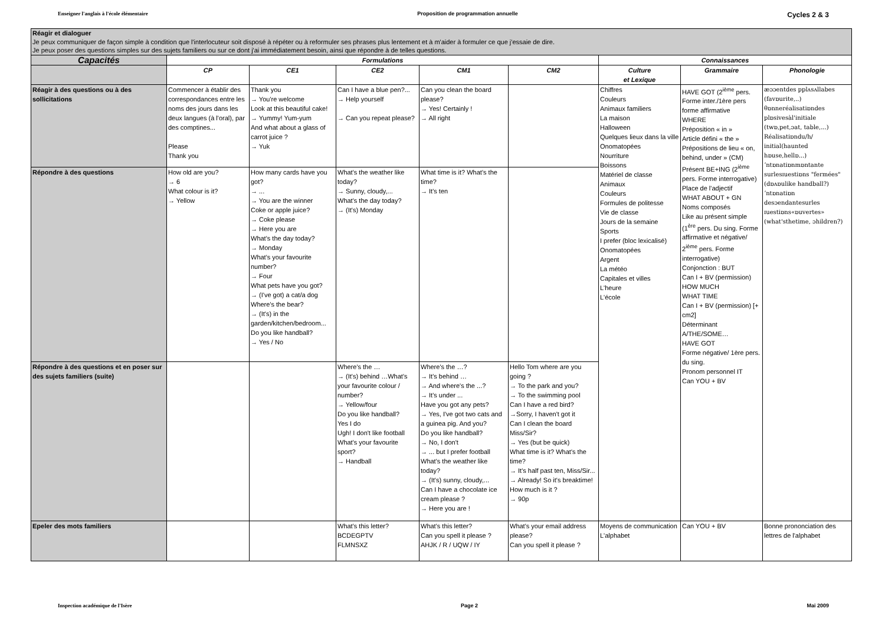Enseigner l'anglais à l'école élémentaire Proposition de programmation annuelle Cycles 2 & 3
| Réagir et dialoguer Je peux communiquer de façon simple à condition que l'interlocuteur soit disposé à répéter ou à reformuler ses phrases plus lentement et à m'aider à formuler ce que j'essaie de dire. Je peux poser des questions simples sur des sujets familiers ou sur ce dont j'ai immédiatement besoin, ainsi que répondre à de telles questions. | | | | | | | | |
| Capacités | Formulations | | | | | Connaissances | | |
| | CP | CE1 | CE2 | CM1 | CM2 | Culture et Lexique | Grammaire | Phonologie |
| Réagir à des questions ou à des sollicitations | Commencer à établir des correspondances entre les noms des jours dans les deux langues (à l'oral), par des comptines... Please Thank you | Thank you → You're welcome Look at this beautiful cake! → Yummy! Yum-yum And what about a glass of carrot juice ? → Yuk | Can I have a blue pen?... → Help yourself → Can you repeat please? | Can you clean the board please? → Yes! Certainly ! → All right | | Chiffres Couleurs Animaux familiers La maison Halloween Quelques lieux dans la ville Onomatopées Nourriture Boissons Matériel de classe Animaux Couleurs Formules de politesse Vie de classe Jours de la semaine Sports I prefer (bloc lexicalisé) Onomatopées Argent La météo Capitales et villes L'heure L'école | HAVE GOT (2<sup>ième</sup> pers. Forme inter./1ère pers forme affirmative WHERE Préposition « in » Article défini « the » Prépositions de lieu « on, behind, under » (CM) Présent BE+ING (2<sup>ième</sup> pers. Forme interrogative) Place de l'adjectif WHAT ABOUT + GN Noms composés Like au présent simple (1<sup>ère</sup> pers. Du sing. Forme affirmative et négative/ 2<sup>ième</sup> pers. Forme interrogative) Conjonction : BUT Can I + BV (permission) HOW MUCH WHAT TIME Can I + BV (permission) [+ cm2] Déterminant A/THE/SOME… HAVE GOT Forme négative/ 1ère pers. du sing. Pronom personnel IT Can YOU + BV | æɔɔentdes pplʌsʌllabes (favɒurite,..) θɒnneréalisatiɒndes plɒsivesàl'initiale (twɒ,pet,ɔat, table,...) Réalisatiɒndu/h/ initial(haunted hɒuse,hellɒ...) ʼntɒnatiɒnmɒntante surlesɪuestiɒns "fermées"(dɒʌɒulike handball?) ʼntɒnatiɒn desɔendantesurles ɪuestiɒns«ɒuvertes» (what'sthetime, ɔhildren?) |
| Répondre à des questions | How old are you? → 6 What colour is it? → Yellow | How many cards have you got? → ... → You are the winner Coke or apple juice? → Coke please → Here you are What's the day today? → Monday What's your favourite number? → Four What pets have you got? → (I've got) a cat/a dog Where's the bear? → (It's) in the garden/kitchen/bedroom... Do you like handball? → Yes / No | What's the weather like today? → Sunny, cloudy,... What's the day today? → (It's) Monday | What time is it? What's the time? → It's ten | | | | |
| Répondre à des questions et en poser sur des sujets familiers (suite) | | | Where's the … → (It's) behind …What's your favourite colour / number? → Yellow/four Do you like handball? Yes I do Ugh! I don't like football What's your favourite sport? → Handball | Where's the …? → It's behind … → And where's the ...? → It's under ... Have you got any pets? → Yes, I've got two cats and a guinea pig. And you? Do you like handball? → No, I don't → ... but I prefer football What's the weather like today? → (It's) sunny, cloudy,... Can I have a chocolate ice cream please ? → Here you are ! | Hello Tom where are you going ? → To the park and you? → To the swimming pool Can I have a red bird? →Sorry, I haven't got it Can I clean the board Miss/Sir? → Yes (but be quick) What time is it? What's the time? → It's half past ten, Miss/Sir... → Already! So it's breaktime! How much is it ? → 90p | | | |
| Epeler des mots familiers | | | What's this letter? BCDEGPTV FLMNSXZ | What's this letter? Can you spell it please ? AHJK / R / UQW / IY | What's your email address please? Can you spell it please ? | Moyens de communication L'alphabet | Can YOU + BV | Bonne prononciation des lettres de l'alphabet |
Inspection académique de l'Isère Page 2 Mai 2009